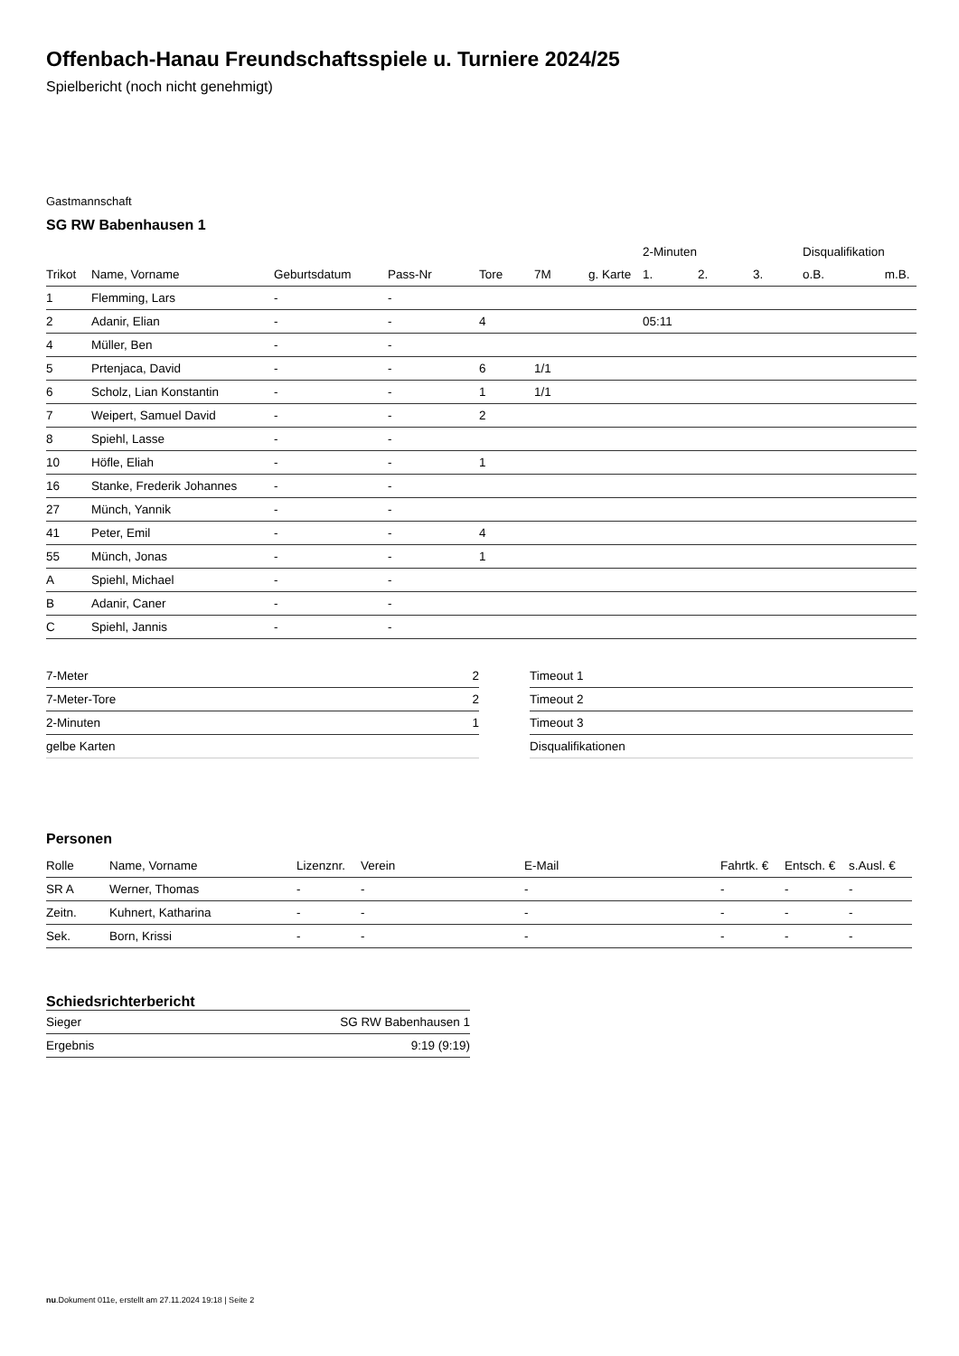Offenbach-Hanau Freundschaftsspiele u. Turniere 2024/25
Spielbericht (noch nicht genehmigt)
Gastmannschaft
SG RW Babenhausen 1
| | | | | | | | 2-Minuten | | | Disqualifikation | |
| Trikot | Name, Vorname | Geburtsdatum | Pass-Nr | Tore | 7M | g. Karte | 1. | 2. | 3. | o.B. | m.B. |
| 1 | Flemming, Lars | - | - | | | | | | | | |
| 2 | Adanir, Elian | - | - | 4 | | | 05:11 | | | | |
| 4 | Müller, Ben | - | - | | | | | | | | |
| 5 | Prtenjaca, David | - | - | 6 | 1/1 | | | | | | |
| 6 | Scholz, Lian Konstantin | - | - | 1 | 1/1 | | | | | | |
| 7 | Weipert, Samuel David | - | - | 2 | | | | | | | |
| 8 | Spiehl, Lasse | - | - | | | | | | | | |
| 10 | Höfle, Eliah | - | - | 1 | | | | | | | |
| 16 | Stanke, Frederik Johannes | - | - | | | | | | | | |
| 27 | Münch, Yannik | - | - | | | | | | | | |
| 41 | Peter, Emil | - | - | 4 | | | | | | | |
| 55 | Münch, Jonas | - | - | 1 | | | | | | | |
| A | Spiehl, Michael | - | - | | | | | | | | |
| B | Adanir, Caner | - | - | | | | | | | | |
| C | Spiehl, Jannis | - | - | | | | | | | | |
| 7-Meter | 2 |
| 7-Meter-Tore | 2 |
| 2-Minuten | 1 |
| gelbe Karten | |
| Timeout 1 |
| Timeout 2 |
| Timeout 3 |
| Disqualifikationen |
Personen
| Rolle | Name, Vorname | Lizenznr. | Verein | E-Mail | Fahrtk. € | Entsch. € | s.Ausl. € |
| --- | --- | --- | --- | --- | --- | --- | --- |
| SR A | Werner, Thomas | - | - | - | - | - | - |
| Zeitn. | Kuhnert, Katharina | - | - | - | - | - | - |
| Sek. | Born, Krissi | - | - | - | - | - | - |
Schiedsrichterbericht
| Sieger | SG RW Babenhausen 1 |
| Ergebnis | 9:19 (9:19) |
nu.Dokument 011e, erstellt am 27.11.2024 19:18 | Seite 2